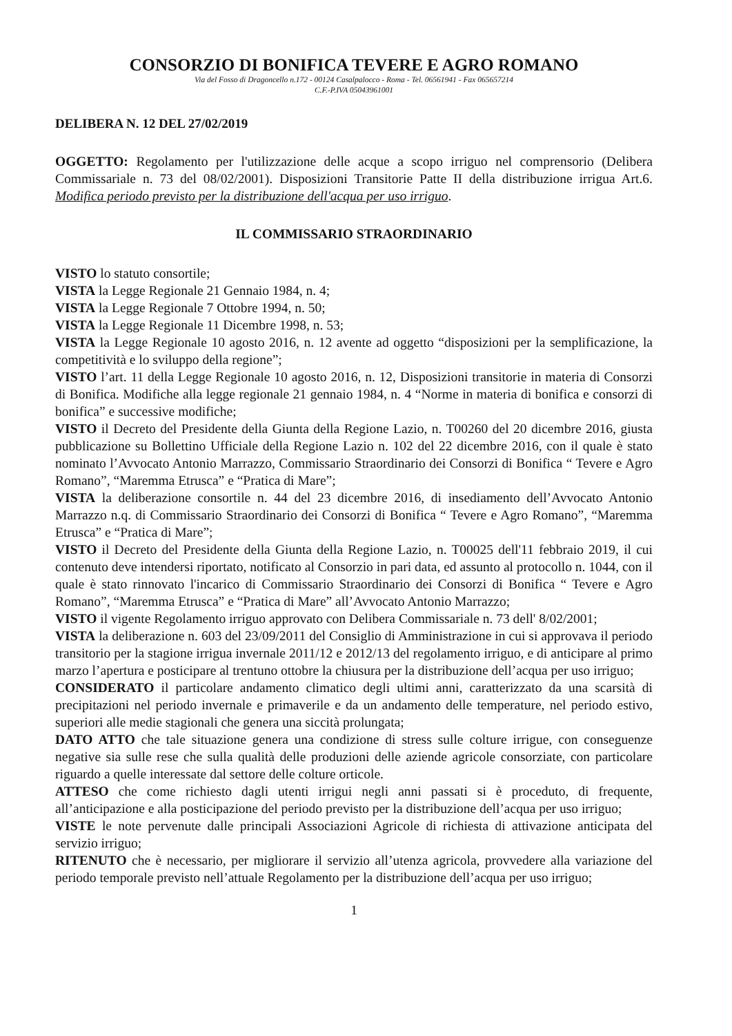CONSORZIO DI BONIFICA TEVERE E AGRO ROMANO
Via del Fosso di Dragoncello n.172 - 00124 Casalpalocco - Roma - Tel. 06561941 - Fax 065657214
C.F.-P.IVA 05043961001
DELIBERA N. 12 DEL 27/02/2019
OGGETTO: Regolamento per l'utilizzazione delle acque a scopo irriguo nel comprensorio (Delibera Commissariale n. 73 del 08/02/2001). Disposizioni Transitorie Patte II della distribuzione irrigua Art.6. Modifica periodo previsto per la distribuzione dell'acqua per uso irriguo.
IL COMMISSARIO STRAORDINARIO
VISTO lo statuto consortile;
VISTA la Legge Regionale 21 Gennaio 1984, n. 4;
VISTA la Legge Regionale 7 Ottobre 1994, n. 50;
VISTA la Legge Regionale 11 Dicembre 1998, n. 53;
VISTA la Legge Regionale 10 agosto 2016, n. 12 avente ad oggetto “disposizioni per la semplificazione, la competitività e lo sviluppo della regione”;
VISTO l’art. 11 della Legge Regionale 10 agosto 2016, n. 12, Disposizioni transitorie in materia di Consorzi di Bonifica. Modifiche alla legge regionale 21 gennaio 1984, n. 4 “Norme in materia di bonifica e consorzi di bonifica” e successive modifiche;
VISTO il Decreto del Presidente della Giunta della Regione Lazio, n. T00260 del 20 dicembre 2016, giusta pubblicazione su Bollettino Ufficiale della Regione Lazio n. 102 del 22 dicembre 2016, con il quale è stato nominato l’Avvocato Antonio Marrazzo, Commissario Straordinario dei Consorzi di Bonifica “ Tevere e Agro Romano”, “Maremma Etrusca” e “Pratica di Mare”;
VISTA la deliberazione consortile n. 44 del 23 dicembre 2016, di insediamento dell’Avvocato Antonio Marrazzo n.q. di Commissario Straordinario dei Consorzi di Bonifica “ Tevere e Agro Romano”, “Maremma Etrusca” e “Pratica di Mare”;
VISTO il Decreto del Presidente della Giunta della Regione Lazio, n. T00025 dell'11 febbraio 2019, il cui contenuto deve intendersi riportato, notificato al Consorzio in pari data, ed assunto al protocollo n. 1044, con il quale è stato rinnovato l'incarico di Commissario Straordinario dei Consorzi di Bonifica “ Tevere e Agro Romano”, “Maremma Etrusca” e “Pratica di Mare” all’Avvocato Antonio Marrazzo;
VISTO il vigente Regolamento irriguo approvato con Delibera Commissariale n. 73 dell' 8/02/2001;
VISTA la deliberazione n. 603 del 23/09/2011 del Consiglio di Amministrazione in cui si approvava il periodo transitorio per la stagione irrigua invernale 2011/12 e 2012/13 del regolamento irriguo, e di anticipare al primo marzo l’apertura e posticipare al trentuno ottobre la chiusura per la distribuzione dell’acqua per uso irriguo;
CONSIDERATO il particolare andamento climatico degli ultimi anni, caratterizzato da una scarsità di precipitazioni nel periodo invernale e primaverile e da un andamento delle temperature, nel periodo estivo, superiori alle medie stagionali che genera una siccità prolungata;
DATO ATTO che tale situazione genera una condizione di stress sulle colture irrigue, con conseguenze negative sia sulle rese che sulla qualità delle produzioni delle aziende agricole consorziate, con particolare riguardo a quelle interessate dal settore delle colture orticole.
ATTESO che come richiesto dagli utenti irrigui negli anni passati si è proceduto, di frequente, all’anticipazione e alla posticipazione del periodo previsto per la distribuzione dell’acqua per uso irriguo;
VISTE le note pervenute dalle principali Associazioni Agricole di richiesta di attivazione anticipata del servizio irriguo;
RITENUTO che è necessario, per migliorare il servizio all’utenza agricola, provvedere alla variazione del periodo temporale previsto nell’attuale Regolamento per la distribuzione dell’acqua per uso irriguo;
1